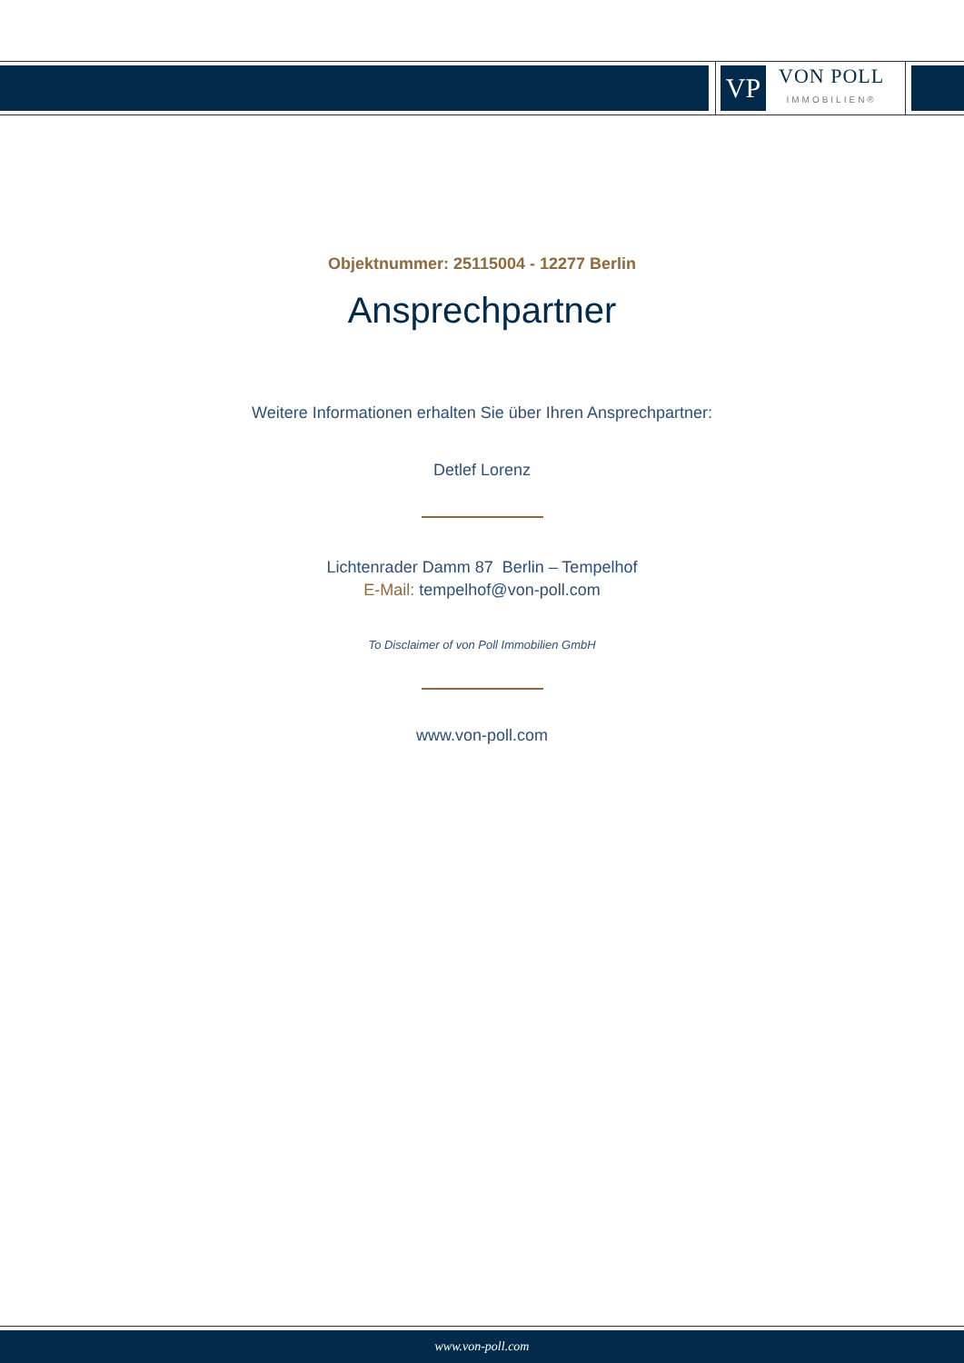VP
VON POLL
IMMOBILIEN®
Objektnummer: 25115004 - 12277 Berlin
Ansprechpartner
Weitere Informationen erhalten Sie über Ihren Ansprechpartner:
Detlef Lorenz
Lichtenrader Damm 87 Berlin – Tempelhof
E-Mail: tempelhof@von-poll.com
To Disclaimer of von Poll Immobilien GmbH
www.von-poll.com
www.von-poll.com